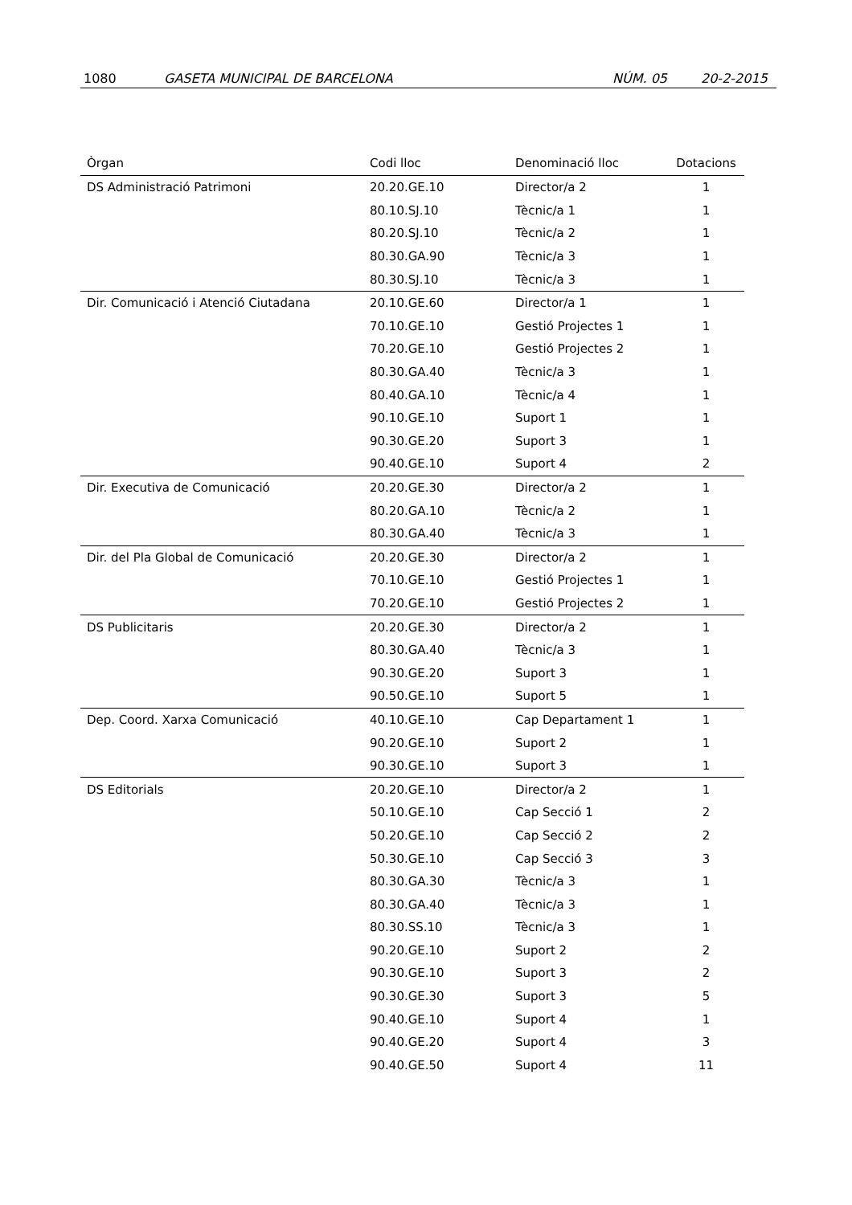1080 GASETA MUNICIPAL DE BARCELONA NÚM. 05 20-2-2015
| Òrgan | Codi lloc | Denominació lloc | Dotacions |
| --- | --- | --- | --- |
| DS Administració Patrimoni | 20.20.GE.10 | Director/a 2 | 1 |
| | 80.10.SJ.10 | Tècnic/a 1 | 1 |
| | 80.20.SJ.10 | Tècnic/a 2 | 1 |
| | 80.30.GA.90 | Tècnic/a 3 | 1 |
| | 80.30.SJ.10 | Tècnic/a 3 | 1 |
| Dir. Comunicació i Atenció Ciutadana | 20.10.GE.60 | Director/a 1 | 1 |
| | 70.10.GE.10 | Gestió Projectes 1 | 1 |
| | 70.20.GE.10 | Gestió Projectes 2 | 1 |
| | 80.30.GA.40 | Tècnic/a 3 | 1 |
| | 80.40.GA.10 | Tècnic/a 4 | 1 |
| | 90.10.GE.10 | Suport 1 | 1 |
| | 90.30.GE.20 | Suport 3 | 1 |
| | 90.40.GE.10 | Suport 4 | 2 |
| Dir. Executiva de Comunicació | 20.20.GE.30 | Director/a 2 | 1 |
| | 80.20.GA.10 | Tècnic/a 2 | 1 |
| | 80.30.GA.40 | Tècnic/a 3 | 1 |
| Dir. del Pla Global de Comunicació | 20.20.GE.30 | Director/a 2 | 1 |
| | 70.10.GE.10 | Gestió Projectes 1 | 1 |
| | 70.20.GE.10 | Gestió Projectes 2 | 1 |
| DS Publicitaris | 20.20.GE.30 | Director/a 2 | 1 |
| | 80.30.GA.40 | Tècnic/a 3 | 1 |
| | 90.30.GE.20 | Suport 3 | 1 |
| | 90.50.GE.10 | Suport 5 | 1 |
| Dep. Coord. Xarxa Comunicació | 40.10.GE.10 | Cap Departament 1 | 1 |
| | 90.20.GE.10 | Suport 2 | 1 |
| | 90.30.GE.10 | Suport 3 | 1 |
| DS Editorials | 20.20.GE.10 | Director/a 2 | 1 |
| | 50.10.GE.10 | Cap Secció 1 | 2 |
| | 50.20.GE.10 | Cap Secció 2 | 2 |
| | 50.30.GE.10 | Cap Secció 3 | 3 |
| | 80.30.GA.30 | Tècnic/a 3 | 1 |
| | 80.30.GA.40 | Tècnic/a 3 | 1 |
| | 80.30.SS.10 | Tècnic/a 3 | 1 |
| | 90.20.GE.10 | Suport 2 | 2 |
| | 90.30.GE.10 | Suport 3 | 2 |
| | 90.30.GE.30 | Suport 3 | 5 |
| | 90.40.GE.10 | Suport 4 | 1 |
| | 90.40.GE.20 | Suport 4 | 3 |
| | 90.40.GE.50 | Suport 4 | 11 |